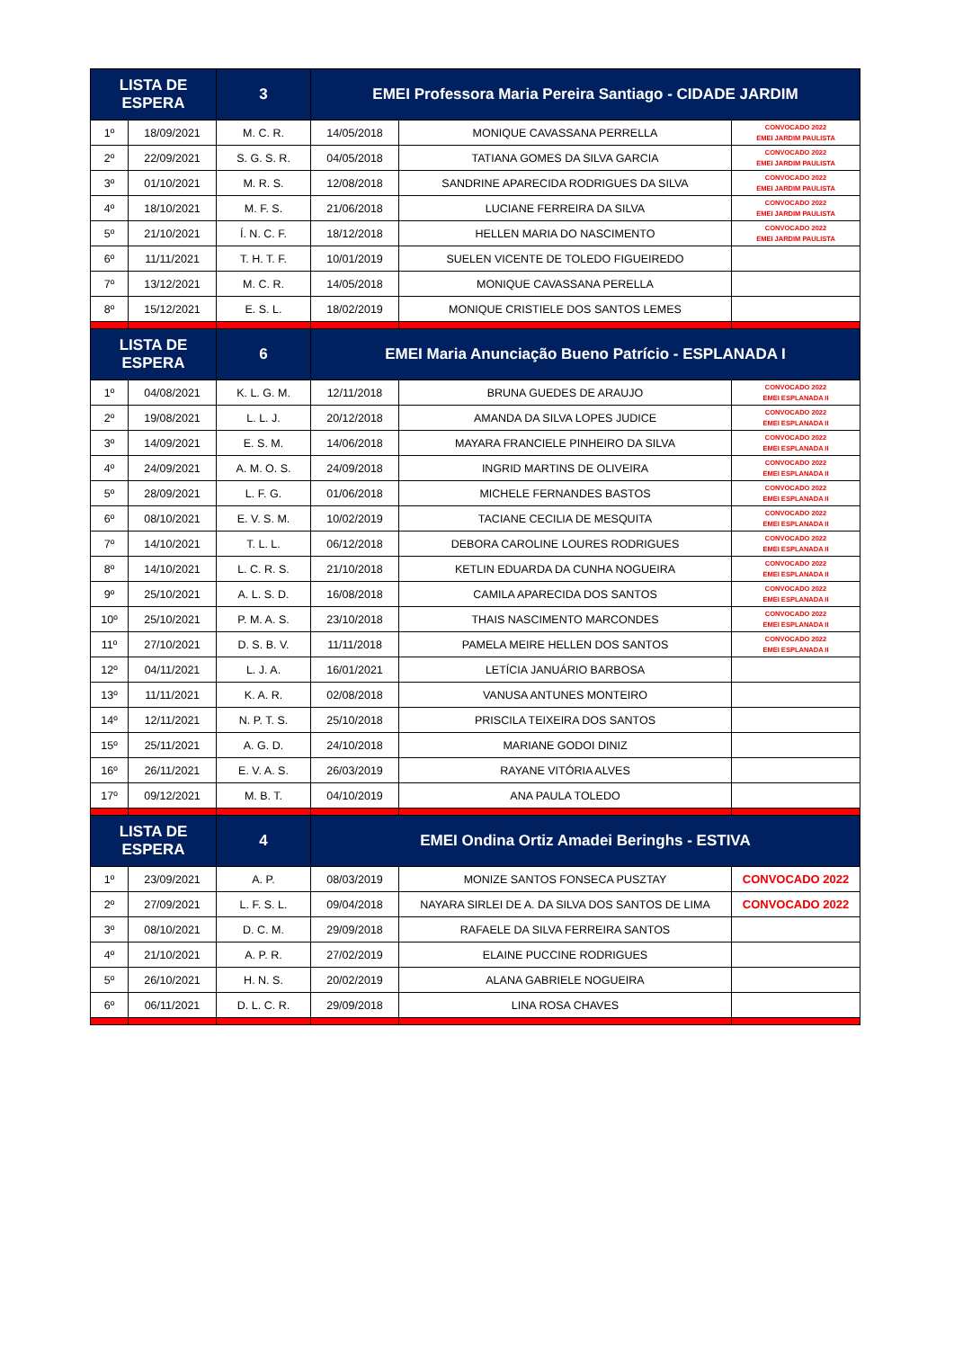| LISTA DE ESPERA | | 3 | EMEI Professora Maria Pereira Santiago - CIDADE JARDIM | | |
| --- | --- | --- | --- | --- | --- |
| 1º | 18/09/2021 | M. C. R. | 14/05/2018 | MONIQUE CAVASSANA PERRELLA | CONVOCADO 2022 EMEI JARDIM PAULISTA |
| 2º | 22/09/2021 | S. G. S. R. | 04/05/2018 | TATIANA GOMES DA SILVA GARCIA | CONVOCADO 2022 EMEI JARDIM PAULISTA |
| 3º | 01/10/2021 | M. R. S. | 12/08/2018 | SANDRINE APARECIDA RODRIGUES DA SILVA | CONVOCADO 2022 EMEI JARDIM PAULISTA |
| 4º | 18/10/2021 | M. F. S. | 21/06/2018 | LUCIANE FERREIRA DA SILVA | CONVOCADO 2022 EMEI JARDIM PAULISTA |
| 5º | 21/10/2021 | Í. N. C. F. | 18/12/2018 | HELLEN MARIA DO NASCIMENTO | CONVOCADO 2022 EMEI JARDIM PAULISTA |
| 6º | 11/11/2021 | T. H. T. F. | 10/01/2019 | SUELEN VICENTE DE TOLEDO FIGUEIREDO | |
| 7º | 13/12/2021 | M. C. R. | 14/05/2018 | MONIQUE CAVASSANA PERELLA | |
| 8º | 15/12/2021 | E. S. L. | 18/02/2019 | MONIQUE CRISTIELE DOS SANTOS LEMES | |
| LISTA DE ESPERA | | 6 | EMEI Maria Anunciação Bueno Patrício - ESPLANADA I | | |
| 1º | 04/08/2021 | K. L. G. M. | 12/11/2018 | BRUNA GUEDES DE ARAUJO | CONVOCADO 2022 EMEI ESPLANADA II |
| 2º | 19/08/2021 | L. L. J. | 20/12/2018 | AMANDA DA SILVA LOPES JUDICE | CONVOCADO 2022 EMEI ESPLANADA II |
| 3º | 14/09/2021 | E. S. M. | 14/06/2018 | MAYARA FRANCIELE PINHEIRO DA SILVA | CONVOCADO 2022 EMEI ESPLANADA II |
| 4º | 24/09/2021 | A. M. O. S. | 24/09/2018 | INGRID MARTINS DE OLIVEIRA | CONVOCADO 2022 EMEI ESPLANADA II |
| 5º | 28/09/2021 | L. F. G. | 01/06/2018 | MICHELE FERNANDES BASTOS | CONVOCADO 2022 EMEI ESPLANADA II |
| 6º | 08/10/2021 | E. V. S. M. | 10/02/2019 | TACIANE CECILIA DE MESQUITA | CONVOCADO 2022 EMEI ESPLANADA II |
| 7º | 14/10/2021 | T. L. L. | 06/12/2018 | DEBORA CAROLINE LOURES RODRIGUES | CONVOCADO 2022 EMEI ESPLANADA II |
| 8º | 14/10/2021 | L. C. R. S. | 21/10/2018 | KETLIN EDUARDA DA CUNHA NOGUEIRA | CONVOCADO 2022 EMEI ESPLANADA II |
| 9º | 25/10/2021 | A. L. S. D. | 16/08/2018 | CAMILA APARECIDA DOS SANTOS | CONVOCADO 2022 EMEI ESPLANADA II |
| 10º | 25/10/2021 | P. M. A. S. | 23/10/2018 | THAIS NASCIMENTO MARCONDES | CONVOCADO 2022 EMEI ESPLANADA II |
| 11º | 27/10/2021 | D. S. B. V. | 11/11/2018 | PAMELA MEIRE HELLEN DOS SANTOS | CONVOCADO 2022 EMEI ESPLANADA II |
| 12º | 04/11/2021 | L. J. A. | 16/01/2021 | LETÍCIA JANUÁRIO BARBOSA | |
| 13º | 11/11/2021 | K. A. R. | 02/08/2018 | VANUSA ANTUNES MONTEIRO | |
| 14º | 12/11/2021 | N. P. T. S. | 25/10/2018 | PRISCILA TEIXEIRA DOS SANTOS | |
| 15º | 25/11/2021 | A. G. D. | 24/10/2018 | MARIANE GODOI DINIZ | |
| 16º | 26/11/2021 | E. V. A. S. | 26/03/2019 | RAYANE VITÓRIA ALVES | |
| 17º | 09/12/2021 | M. B. T. | 04/10/2019 | ANA PAULA TOLEDO | |
| LISTA DE ESPERA | | 4 | EMEI Ondina Ortiz Amadei Beringhs - ESTIVA | | |
| 1º | 23/09/2021 | A. P. | 08/03/2019 | MONIZE SANTOS FONSECA PUSZTAY | CONVOCADO 2022 |
| 2º | 27/09/2021 | L. F. S. L. | 09/04/2018 | NAYARA SIRLEI DE A. DA SILVA DOS SANTOS DE LIMA | CONVOCADO 2022 |
| 3º | 08/10/2021 | D. C. M. | 29/09/2018 | RAFAELE DA SILVA FERREIRA SANTOS | |
| 4º | 21/10/2021 | A. P. R. | 27/02/2019 | ELAINE PUCCINE RODRIGUES | |
| 5º | 26/10/2021 | H. N. S. | 20/02/2019 | ALANA GABRIELE NOGUEIRA | |
| 6º | 06/11/2021 | D. L. C. R. | 29/09/2018 | LINA ROSA CHAVES | |